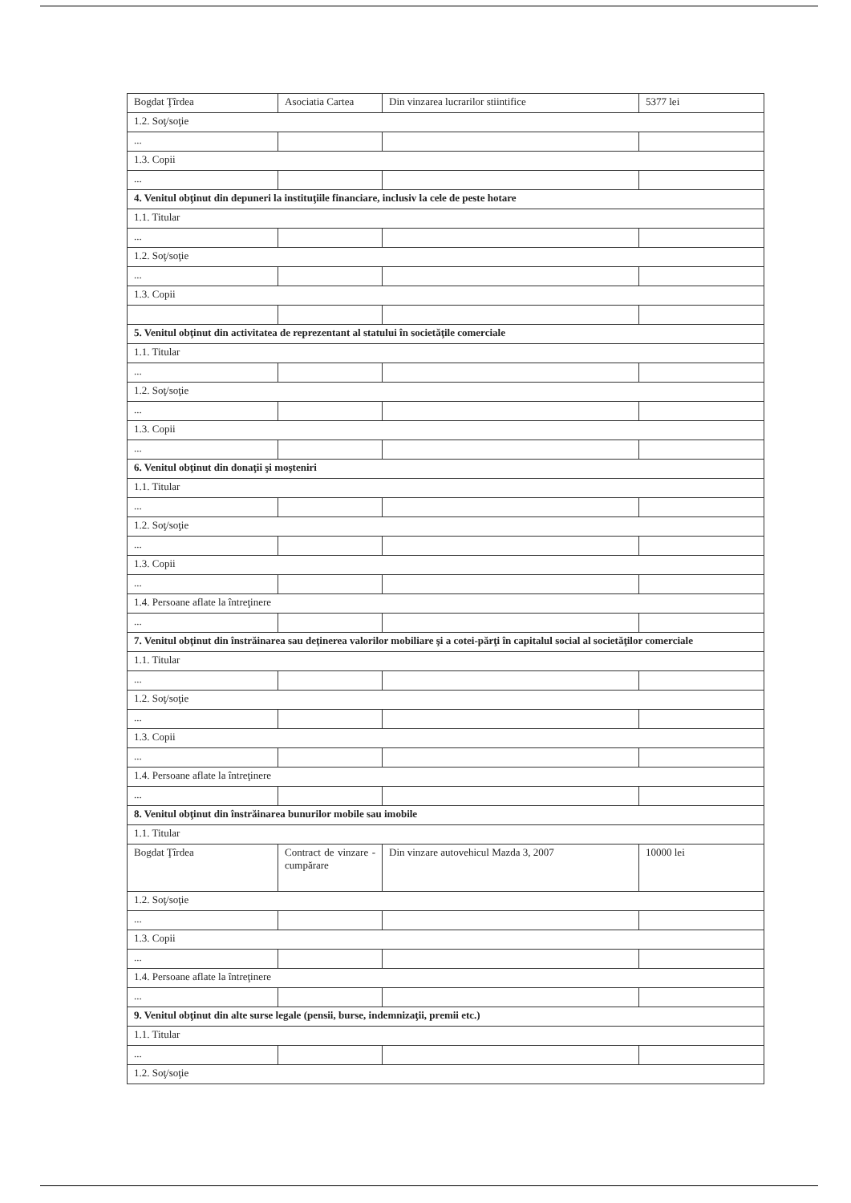| Bogdat Ţîrdea | Asociatia Cartea | Din vinzarea lucrarilor stiintifice | 5377 lei |
| 1.2. Soţ/soţie | | | |
| ... | | | |
| 1.3. Copii | | | |
| ... | | | |
| 4. Venitul obţinut din depuneri la instituţiile financiare, inclusiv la cele de peste hotare | | | |
| 1.1. Titular | | | |
| ... | | | |
| 1.2. Soţ/soţie | | | |
| ... | | | |
| 1.3. Copii | | | |
| 5. Venitul obţinut din activitatea de reprezentant al statului în societăţile comerciale | | | |
| 1.1. Titular | | | |
| ... | | | |
| 1.2. Soţ/soţie | | | |
| ... | | | |
| 1.3. Copii | | | |
| ... | | | |
| 6. Venitul obţinut din donaţii şi moşteniri | | | |
| 1.1. Titular | | | |
| ... | | | |
| 1.2. Soţ/soţie | | | |
| ... | | | |
| 1.3. Copii | | | |
| ... | | | |
| 1.4. Persoane aflate la întreţinere | | | |
| ... | | | |
| 7. Venitul obţinut din înstrăinarea sau deţinerea valorilor mobiliare şi a cotei-părţi în capitalul social al societăţilor comerciale | | | |
| 1.1. Titular | | | |
| ... | | | |
| 1.2. Soţ/soţie | | | |
| ... | | | |
| 1.3. Copii | | | |
| ... | | | |
| 1.4. Persoane aflate la întreţinere | | | |
| ... | | | |
| 8. Venitul obţinut din înstrăinarea bunurilor mobile sau imobile | | | |
| 1.1. Titular | | | |
| Bogdat Ţîrdea | Contract de vinzare - cumpărare | Din vinzare autovehicul Mazda 3, 2007 | 10000 lei |
| 1.2. Soţ/soţie | | | |
| ... | | | |
| 1.3. Copii | | | |
| ... | | | |
| 1.4. Persoane aflate la întreţinere | | | |
| ... | | | |
| 9. Venitul obţinut din alte surse legale (pensii, burse, indemnizaţii, premii etc.) | | | |
| 1.1. Titular | | | |
| ... | | | |
| 1.2. Soţ/soţie | | | |